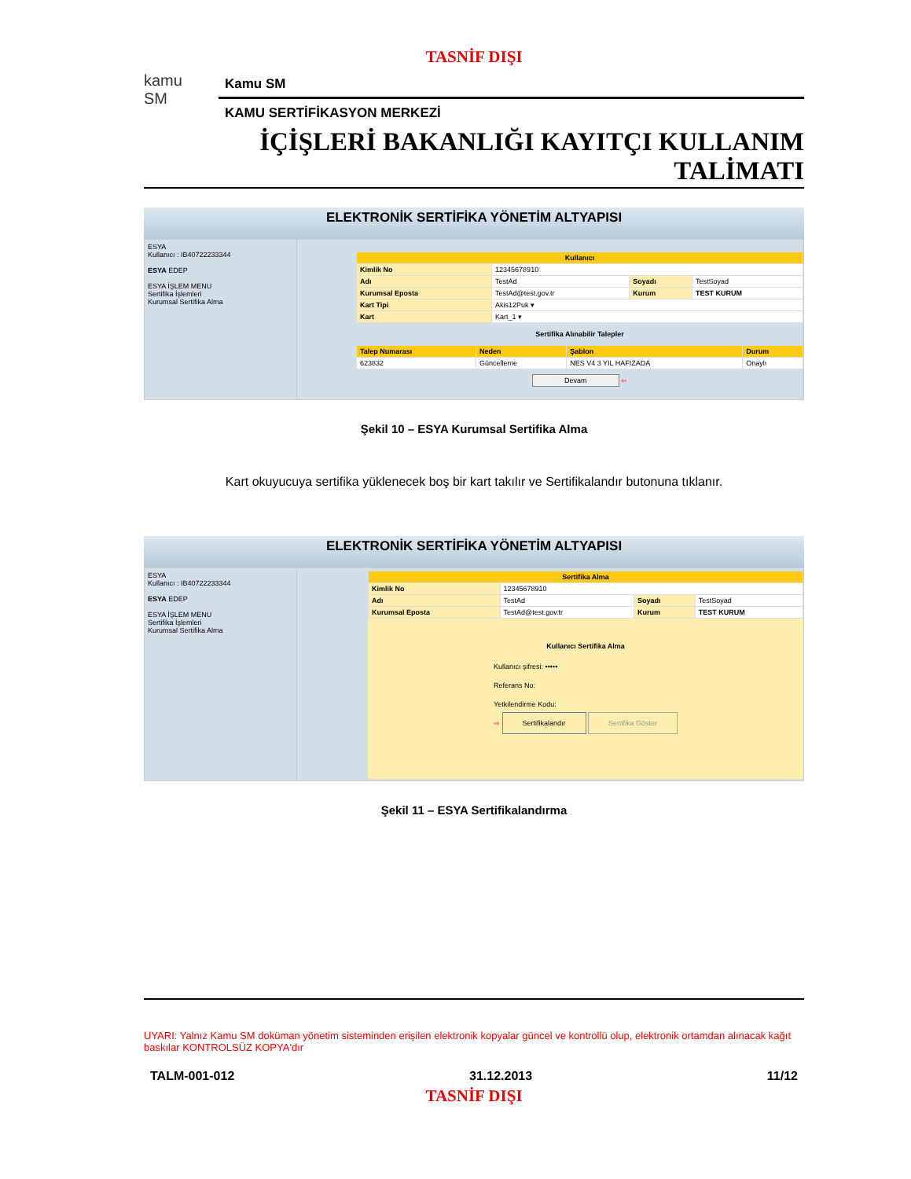TASNİF DIŞI
kamu
SM
Kamu SM
KAMU SERTİFİKASYON MERKEZİ
İÇİŞLERİ BAKANLIĞI KAYITÇI KULLANIM
TALİMATI
ELEKTRONİK SERTİFİKA YÖNETİM ALTYAPISI
ESYA
Kullanıcı : IB40722233344
ESYA EDEP
ESYA İŞLEM MENU
Sertifika İşlemleri
Kurumsal Sertifika Alma
| Kullanıcı | | | |
| --- | --- | --- | --- |
| Kimlik No | 12345678910 | | |
| Adı | TestAd | Soyadı | TestSoyad |
| Kurumsal Eposta | TestAd@test.gov.tr | Kurum | TEST KURUM |
| Kart Tipi | Akis12Puk ▾ | | |
| Kart | Kart_1 ▾ | | |
Sertifika Alınabilir Talepler
| Talep Numarası | Neden | Şablon | Durum |
| --- | --- | --- | --- |
| 623832 | Güncelleme | NES V4 3 YIL HAFIZADA | Onaylı |
Devam ⇦
Şekil 10 – ESYA Kurumsal Sertifika Alma
Kart okuyucuya sertifika yüklenecek boş bir kart takılır ve Sertifikalandır butonuna tıklanır.
ELEKTRONİK SERTİFİKA YÖNETİM ALTYAPISI
ESYA
Kullanıcı : IB40722233344
ESYA EDEP
ESYA İŞLEM MENU
Sertifika İşlemleri
Kurumsal Sertifika Alma
| Sertifika Alma | | | |
| --- | --- | --- | --- |
| Kimlik No | 12345678910 | | |
| Adı | TestAd | Soyadı | TestSoyad |
| Kurumsal Eposta | TestAd@test.gov.tr | Kurum | TEST KURUM |
Kullanıcı Sertifika Alma
Kullanıcı şifresi: •••••
Referans No:
Yetkilendirme Kodu:
⇨ Sertifikalandır Sertifika Göster
Şekil 11 – ESYA Sertifikalandırma
UYARI: Yalnız Kamu SM doküman yönetim sisteminden erişilen elektronik kopyalar güncel ve kontrollü olup, elektronik ortamdan alınacak kağıt baskılar KONTROLSÜZ KOPYA'dır
TALM-001-012 31.12.2013 11/12
TASNİF DIŞI